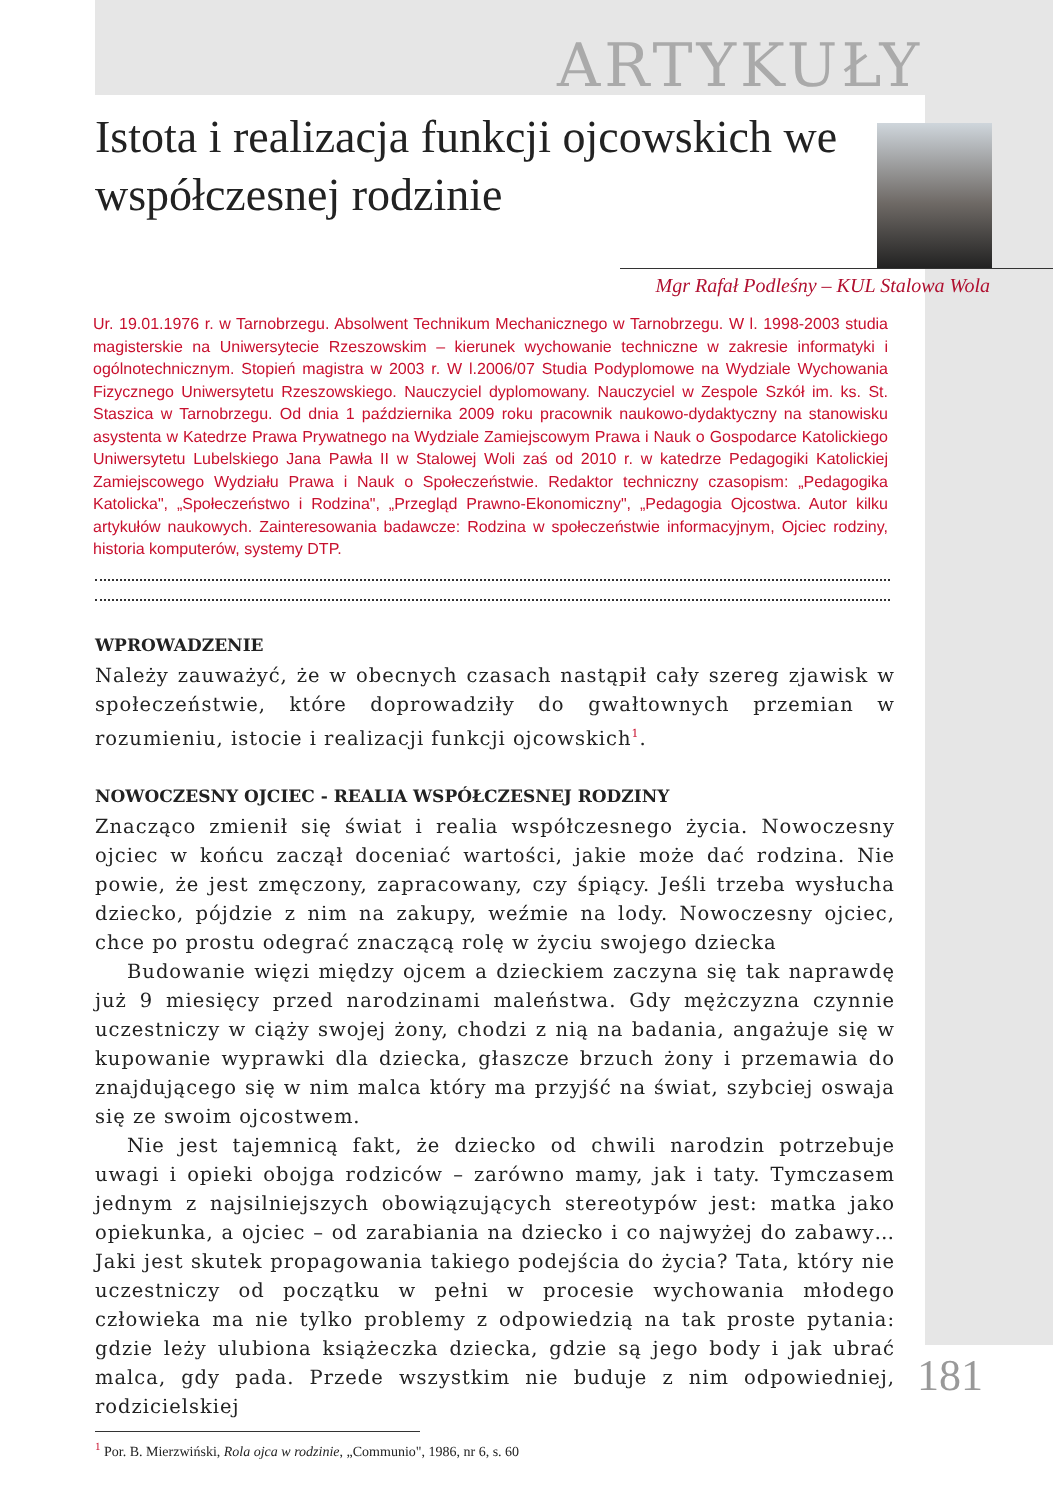ARTYKUŁY
Istota i realizacja funkcji ojcowskich we współczesnej rodzinie
Mgr Rafał Podleśny – KUL Stalowa Wola
Ur. 19.01.1976 r. w Tarnobrzegu. Absolwent Technikum Mechanicznego w Tarnobrzegu. W l. 1998-2003 studia magisterskie na Uniwersytecie Rzeszowskim – kierunek wychowanie techniczne w zakresie informatyki i ogólnotechnicznym. Stopień magistra w 2003 r. W l.2006/07 Studia Podyplomowe na Wydziale Wychowania Fizycznego Uniwersytetu Rzeszowskiego. Nauczyciel dyplomowany. Nauczyciel w Zespole Szkół im. ks. St. Staszica w Tarnobrzegu. Od dnia 1 października 2009 roku pracownik naukowo-dydaktyczny na stanowisku asystenta w Katedrze Prawa Prywatnego na Wydziale Zamiejscowym Prawa i Nauk o Gospodarce Katolickiego Uniwersytetu Lubelskiego Jana Pawła II w Stalowej Woli zaś od 2010 r. w katedrze Pedagogiki Katolickiej Zamiejscowego Wydziału Prawa i Nauk o Społeczeństwie. Redaktor techniczny czasopism: „Pedagogika Katolicka", „Społeczeństwo i Rodzina", „Przegląd Prawno-Ekonomiczny", „Pedagogia Ojcostwa. Autor kilku artykułów naukowych. Zainteresowania badawcze: Rodzina w społeczeństwie informacyjnym, Ojciec rodziny, historia komputerów, systemy DTP.
WPROWADZENIE
Należy zauważyć, że w obecnych czasach nastąpił cały szereg zjawisk w społeczeństwie, które doprowadziły do gwałtownych przemian w rozumieniu, istocie i realizacji funkcji ojcowskich<sup>1</sup>.
NOWOCZESNY OJCIEC - REALIA WSPÓŁCZESNEJ RODZINY
Znacząco zmienił się świat i realia współczesnego życia. Nowoczesny ojciec w końcu zaczął doceniać wartości, jakie może dać rodzina. Nie powie, że jest zmęczony, zapracowany, czy śpiący. Jeśli trzeba wysłucha dziecko, pójdzie z nim na zakupy, weźmie na lody. Nowoczesny ojciec, chce po prostu odegrać znaczącą rolę w życiu swojego dziecka
Budowanie więzi między ojcem a dzieckiem zaczyna się tak naprawdę już 9 miesięcy przed narodzinami maleństwa. Gdy mężczyzna czynnie uczestniczy w ciąży swojej żony, chodzi z nią na badania, angażuje się w kupowanie wyprawki dla dziecka, głaszcze brzuch żony i przemawia do znajdującego się w nim malca który ma przyjść na świat, szybciej oswaja się ze swoim ojcostwem.
Nie jest tajemnicą fakt, że dziecko od chwili narodzin potrzebuje uwagi i opieki obojga rodziców – zarówno mamy, jak i taty. Tymczasem jednym z najsilniejszych obowiązujących stereotypów jest: matka jako opiekunka, a ojciec – od zarabiania na dziecko i co najwyżej do zabawy… Jaki jest skutek propagowania takiego podejścia do życia? Tata, który nie uczestniczy od początku w pełni w procesie wychowania młodego człowieka ma nie tylko problemy z odpowiedzią na tak proste pytania: gdzie leży ulubiona książeczka dziecka, gdzie są jego body i jak ubrać malca, gdy pada. Przede wszystkim nie buduje z nim odpowiedniej, rodzicielskiej
<sup>1</sup> Por. B. Mierzwiński, Rola ojca w rodzinie, „Communio", 1986, nr 6, s. 60
181